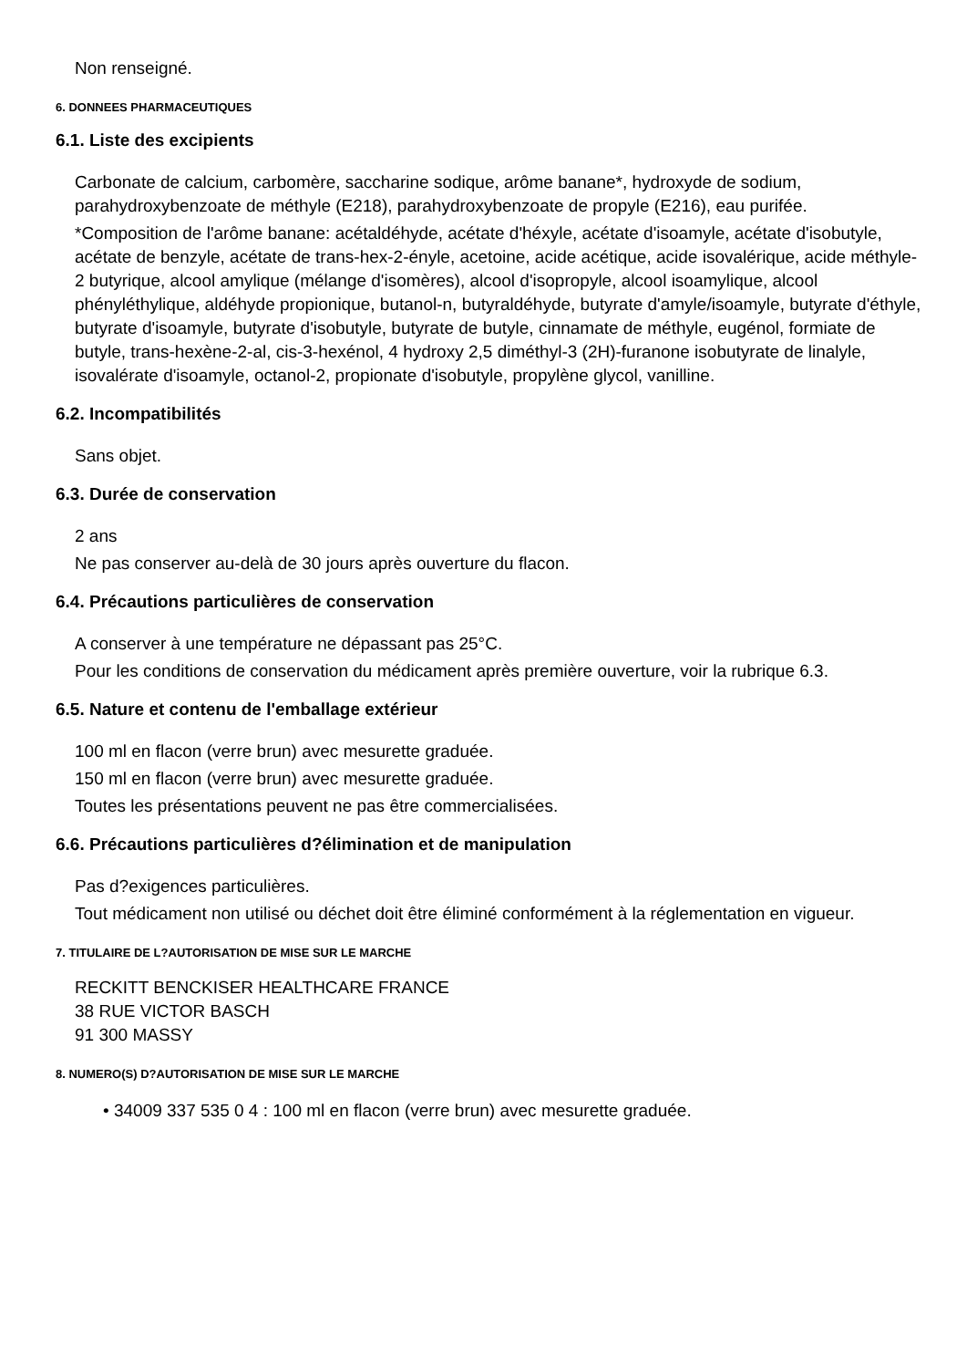Non renseigné.
6. DONNEES PHARMACEUTIQUES
6.1. Liste des excipients
Carbonate de calcium, carbomère, saccharine sodique, arôme banane*, hydroxyde de sodium, parahydroxybenzoate de méthyle (E218), parahydroxybenzoate de propyle (E216), eau purifée.
*Composition de l'arôme banane: acétaldéhyde, acétate d'héxyle, acétate d'isoamyle, acétate d'isobutyle, acétate de benzyle, acétate de trans-hex-2-ényle, acetoine, acide acétique, acide isovalérique, acide méthyle-2 butyrique, alcool amylique (mélange d'isomères), alcool d'isopropyle, alcool isoamylique, alcool phényléthylique, aldéhyde propionique, butanol-n, butyraldéhyde, butyrate d'amyle/isoamyle, butyrate d'éthyle, butyrate d'isoamyle, butyrate d'isobutyle, butyrate de butyle, cinnamate de méthyle, eugénol, formiate de butyle, trans-hexène-2-al, cis-3-hexénol, 4 hydroxy 2,5 diméthyl-3 (2H)-furanone isobutyrate de linalyle, isovalérate d'isoamyle, octanol-2, propionate d'isobutyle, propylène glycol, vanilline.
6.2. Incompatibilités
Sans objet.
6.3. Durée de conservation
2 ans
Ne pas conserver au-delà de 30 jours après ouverture du flacon.
6.4. Précautions particulières de conservation
A conserver à une température ne dépassant pas 25°C.
Pour les conditions de conservation du médicament après première ouverture, voir la rubrique 6.3.
6.5. Nature et contenu de l'emballage extérieur
100 ml en flacon (verre brun) avec mesurette graduée.
150 ml en flacon (verre brun) avec mesurette graduée.
Toutes les présentations peuvent ne pas être commercialisées.
6.6. Précautions particulières d?élimination et de manipulation
Pas d?exigences particulières.
Tout médicament non utilisé ou déchet doit être éliminé conformément à la réglementation en vigueur.
7. TITULAIRE DE L?AUTORISATION DE MISE SUR LE MARCHE
RECKITT BENCKISER HEALTHCARE FRANCE
38 RUE VICTOR BASCH
91 300 MASSY
8. NUMERO(S) D?AUTORISATION DE MISE SUR LE MARCHE
• 34009 337 535 0 4 : 100 ml en flacon (verre brun) avec mesurette graduée.